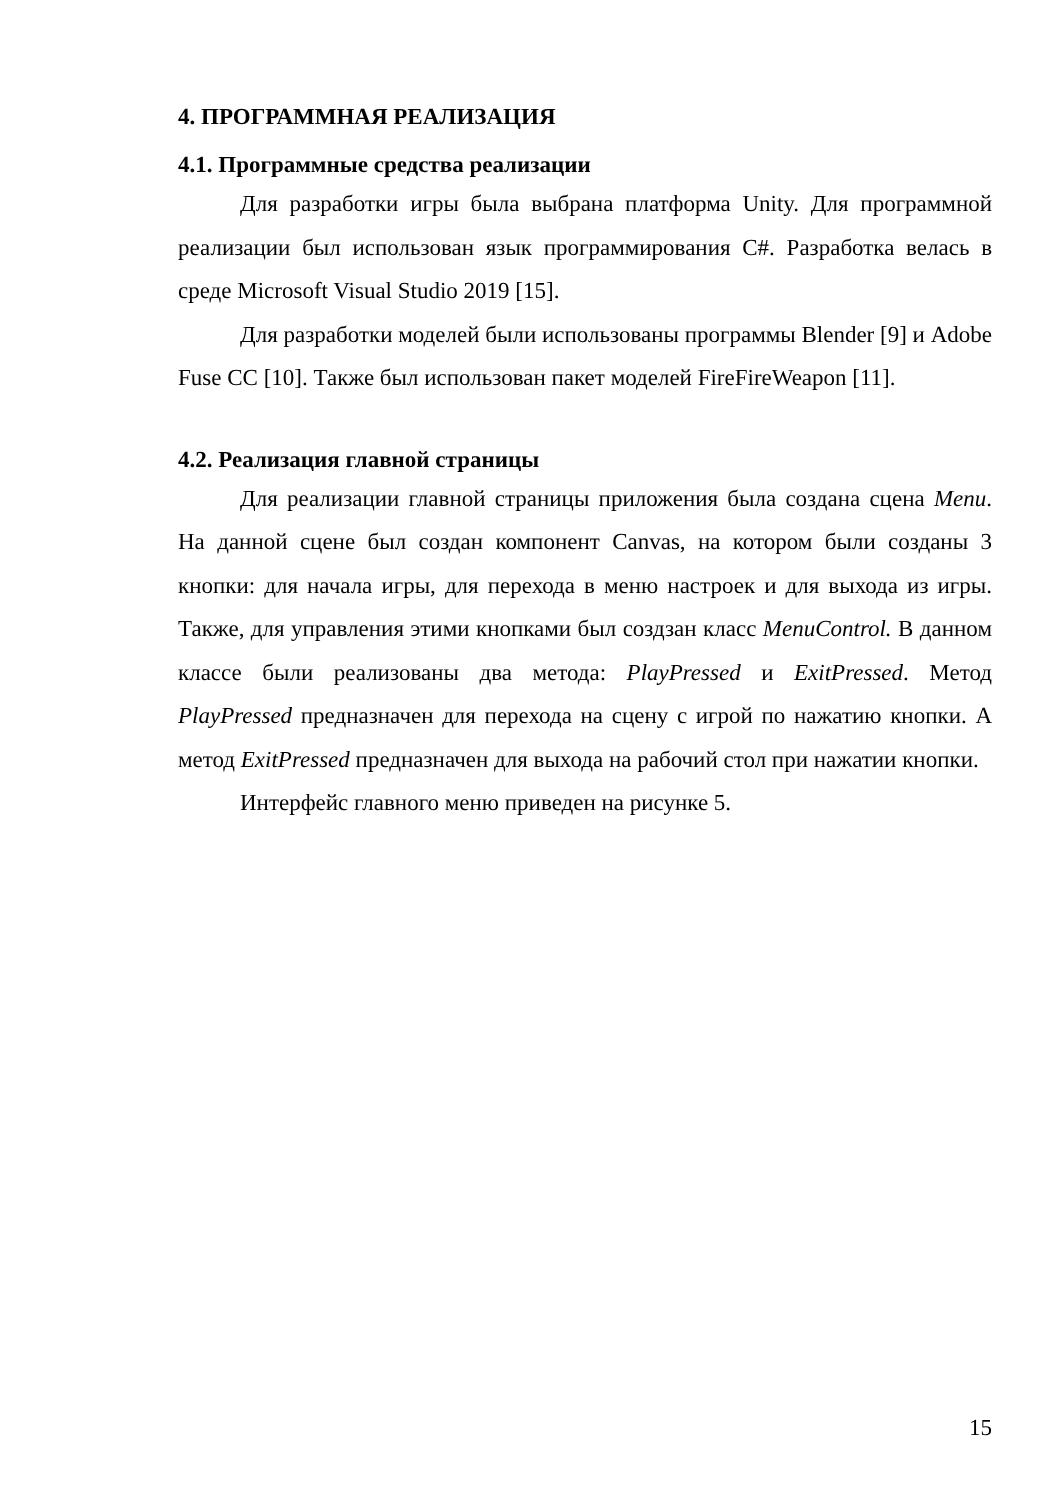4. ПРОГРАММНАЯ РЕАЛИЗАЦИЯ
4.1. Программные средства реализации
Для разработки игры была выбрана платформа Unity. Для программной реализации был использован язык программирования C#. Разработка велась в среде Microsoft Visual Studio 2019 [15].
Для разработки моделей были использованы программы Blender [9] и Adobe Fuse CC [10]. Также был использован пакет моделей FireFireWeapon [11].
4.2. Реализация главной страницы
Для реализации главной страницы приложения была создана сцена Menu. На данной сцене был создан компонент Canvas, на котором были созданы 3 кнопки: для начала игры, для перехода в меню настроек и для выхода из игры. Также, для управления этими кнопками был создзан класс MenuControl. В данном классе были реализованы два метода: PlayPressed и ExitPressed. Метод PlayPressed предназначен для перехода на сцену с игрой по нажатию кнопки. А метод ExitPressed предназначен для выхода на рабочий стол при нажатии кнопки.
Интерфейс главного меню приведен на рисунке 5.
15